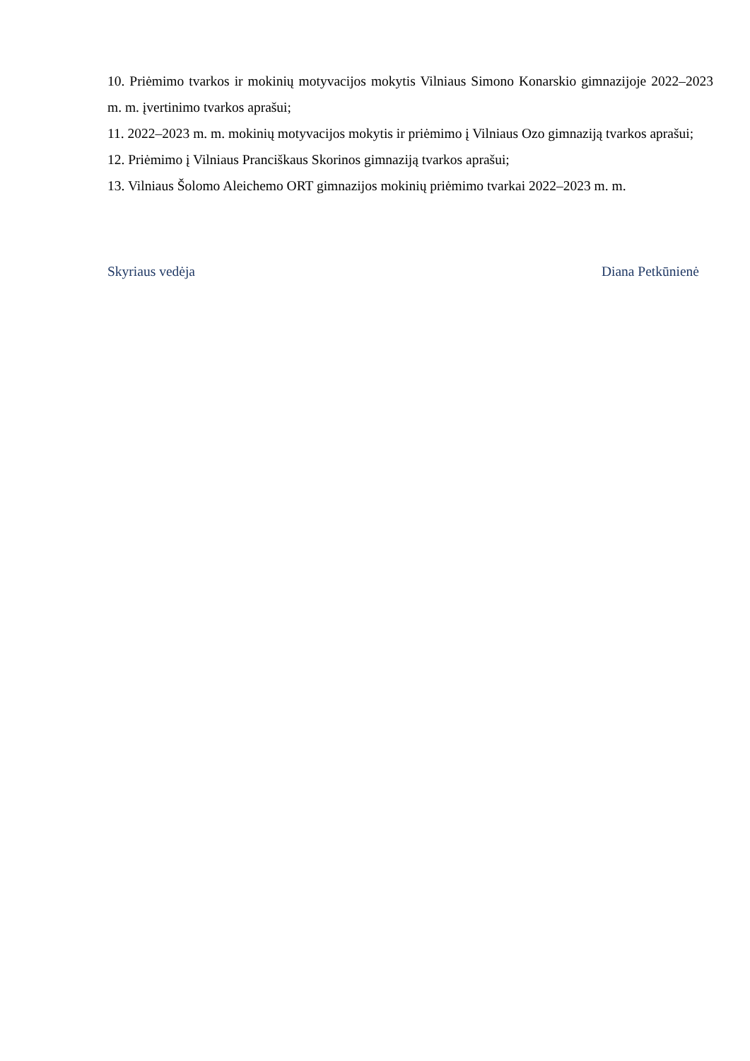10. Priėmimo tvarkos ir mokinių motyvacijos mokytis Vilniaus Simono Konarskio gimnazijoje 2022–2023 m. m. įvertinimo tvarkos aprašui;
11. 2022–2023 m. m. mokinių motyvacijos mokytis ir priėmimo į Vilniaus Ozo gimnaziją tvarkos aprašui;
12. Priėmimo į Vilniaus Pranciškaus Skorinos gimnaziją tvarkos aprašui;
13. Vilniaus Šolomo Aleichemo ORT gimnazijos mokinių priėmimo tvarkai 2022–2023 m. m.
Skyriaus vedėja Diana Petkūnienė